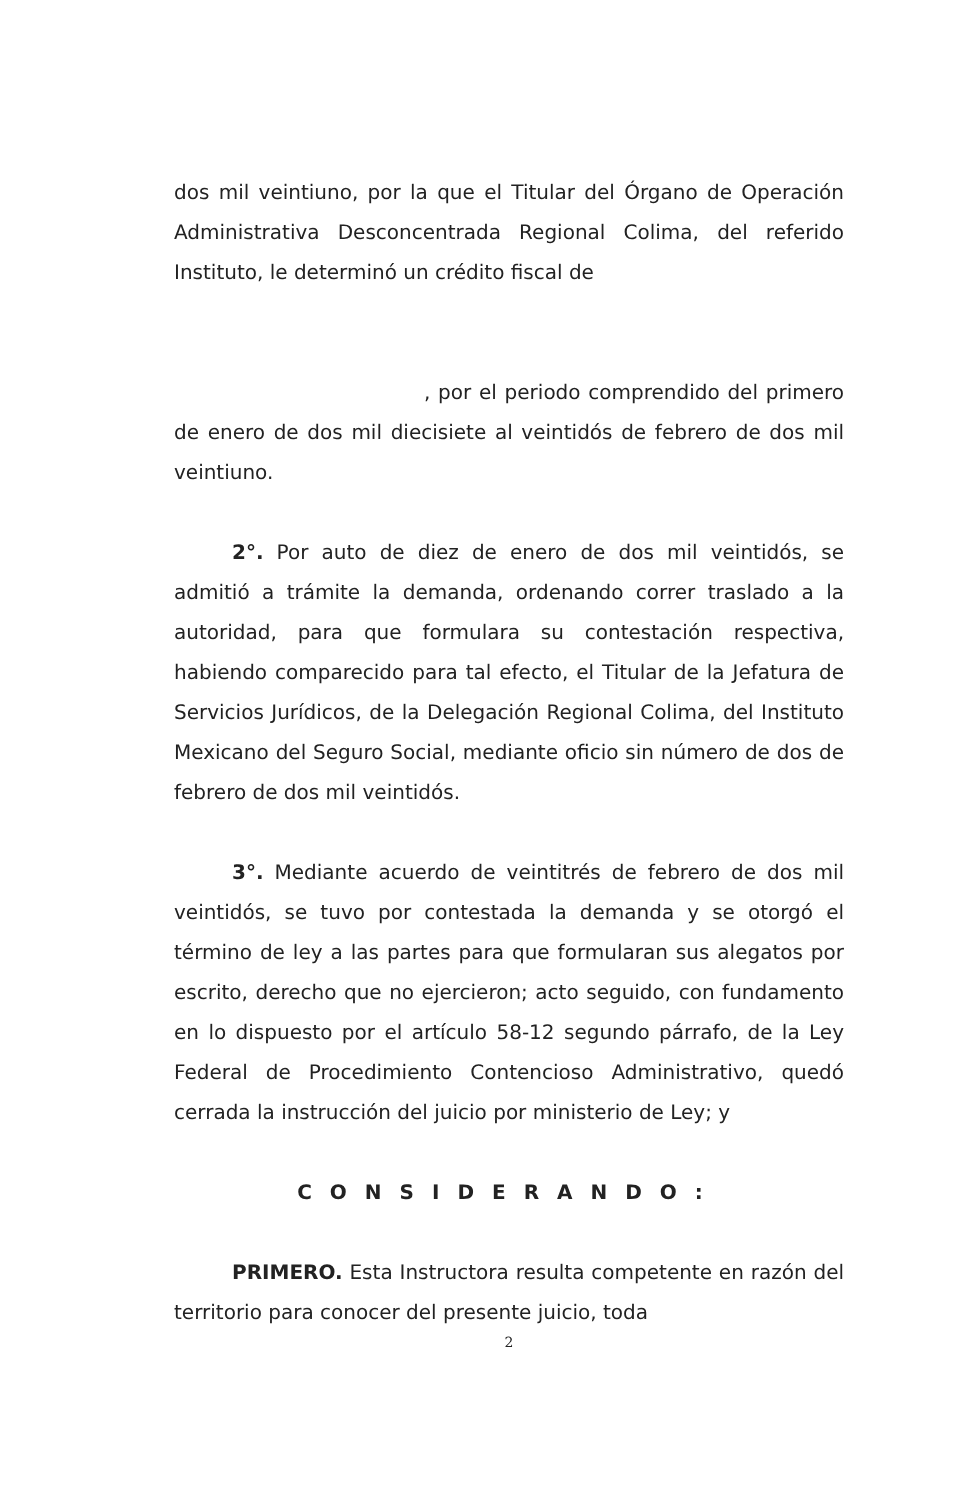dos mil veintiuno, por la que el Titular del Órgano de Operación Administrativa Desconcentrada Regional Colima, del referido Instituto, le determinó un crédito fiscal de
, por el periodo comprendido del primero de enero de dos mil diecisiete al veintidós de febrero de dos mil veintiuno.
2°. Por auto de diez de enero de dos mil veintidós, se admitió a trámite la demanda, ordenando correr traslado a la autoridad, para que formulara su contestación respectiva, habiendo comparecido para tal efecto, el Titular de la Jefatura de Servicios Jurídicos, de la Delegación Regional Colima, del Instituto Mexicano del Seguro Social, mediante oficio sin número de dos de febrero de dos mil veintidós.
3°. Mediante acuerdo de veintitrés de febrero de dos mil veintidós, se tuvo por contestada la demanda y se otorgó el término de ley a las partes para que formularan sus alegatos por escrito, derecho que no ejercieron; acto seguido, con fundamento en lo dispuesto por el artículo 58-12 segundo párrafo, de la Ley Federal de Procedimiento Contencioso Administrativo, quedó cerrada la instrucción del juicio por ministerio de Ley; y
CONSIDERANDO:
PRIMERO. Esta Instructora resulta competente en razón del territorio para conocer del presente juicio, toda
2